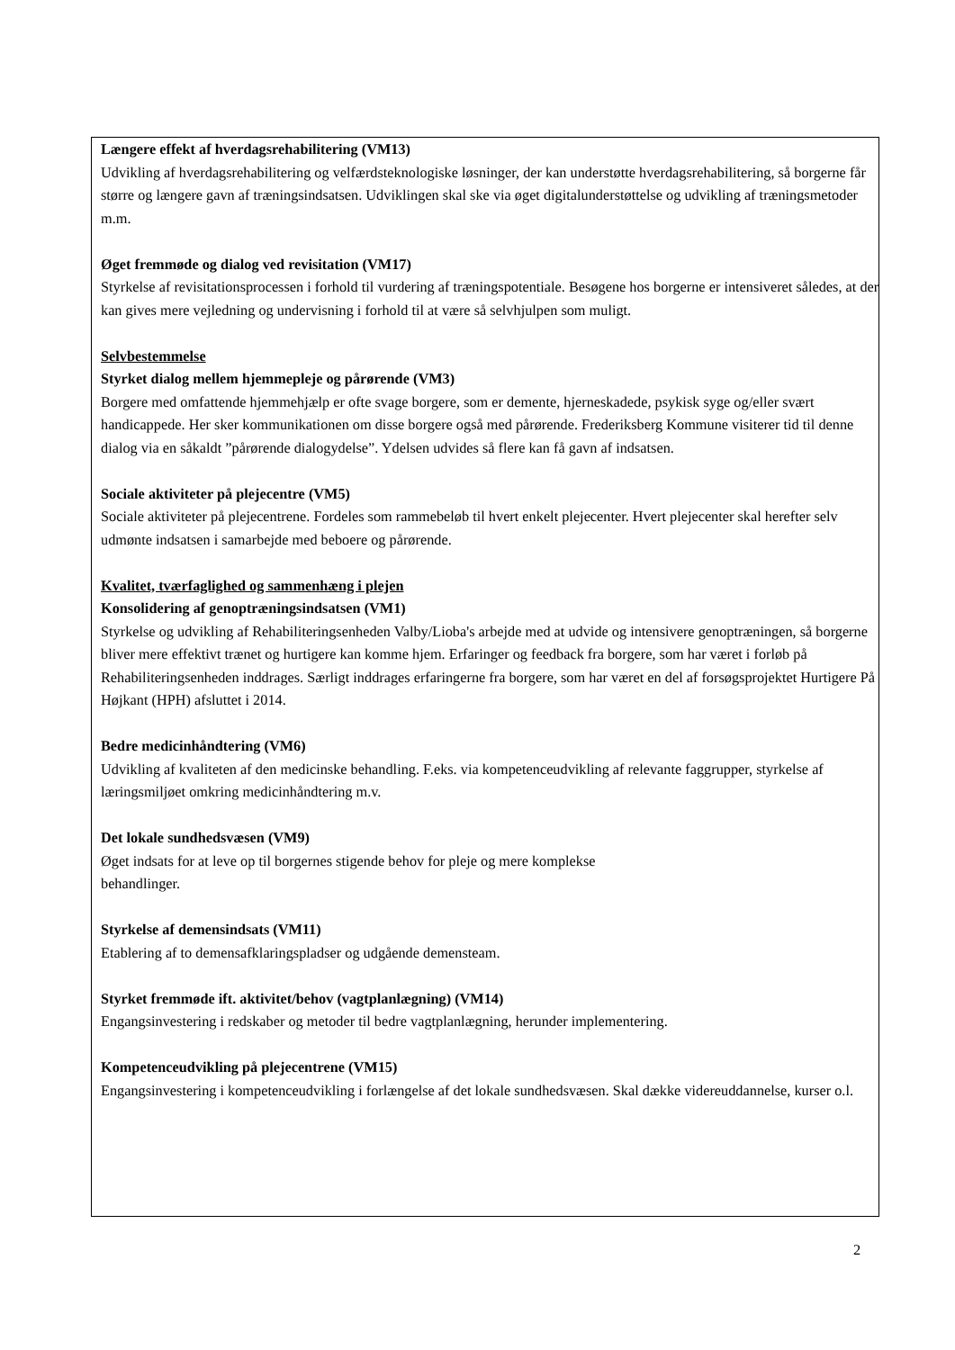Længere effekt af hverdagsrehabilitering (VM13)
Udvikling af hverdagsrehabilitering og velfærdsteknologiske løsninger, der kan understøtte hverdagsrehabilitering, så borgerne får større og længere gavn af træningsindsatsen. Udviklingen skal ske via øget digitalunderstøttelse og udvikling af træningsmetoder m.m.
Øget fremmøde og dialog ved revisitation (VM17)
Styrkelse af revisitationsprocessen i forhold til vurdering af træningspotentiale. Besøgene hos borgerne er intensiveret således, at der kan gives mere vejledning og undervisning i forhold til at være så selvhjulpen som muligt.
Selvbestemmelse
Styrket dialog mellem hjemmepleje og pårørende (VM3)
Borgere med omfattende hjemmehjælp er ofte svage borgere, som er demente, hjerneskadede, psykisk syge og/eller svært handicappede. Her sker kommunikationen om disse borgere også med pårørende. Frederiksberg Kommune visiterer tid til denne dialog via en såkaldt ”pårørende dialogydelse”. Ydelsen udvides så flere kan få gavn af indsatsen.
Sociale aktiviteter på plejecentre (VM5)
Sociale aktiviteter på plejecentrene. Fordeles som rammebeløb til hvert enkelt plejecenter. Hvert plejecenter skal herefter selv udmønte indsatsen i samarbejde med beboere og pårørende.
Kvalitet, tværfaglighed og sammenhæng i plejen
Konsolidering af genoptræningsindsatsen (VM1)
Styrkelse og udvikling af Rehabiliteringsenheden Valby/Lioba's arbejde med at udvide og intensivere genoptræningen, så borgerne bliver mere effektivt trænet og hurtigere kan komme hjem. Erfaringer og feedback fra borgere, som har været i forløb på Rehabiliteringsenheden inddrages. Særligt inddrages erfaringerne fra borgere, som har været en del af forsøgsprojektet Hurtigere På Højkant (HPH) afsluttet i 2014.
Bedre medicinhåndtering (VM6)
Udvikling af kvaliteten af den medicinske behandling. F.eks. via kompetenceudvikling af relevante faggrupper, styrkelse af læringsmiljøet omkring medicinhåndtering m.v.
Det lokale sundhedsvæsen (VM9)
Øget indsats for at leve op til borgernes stigende behov for pleje og mere komplekse
behandlinger.
Styrkelse af demensindsats (VM11)
Etablering af to demensafklaringspladser og udgående demensteam.
Styrket fremmøde ift. aktivitet/behov (vagtplanlægning) (VM14)
Engangsinvestering i redskaber og metoder til bedre vagtplanlægning, herunder implementering.
Kompetenceudvikling på plejecentrene (VM15)
Engangsinvestering i kompetenceudvikling i forlængelse af det lokale sundhedsvæsen. Skal dække videreuddannelse, kurser o.l.
2